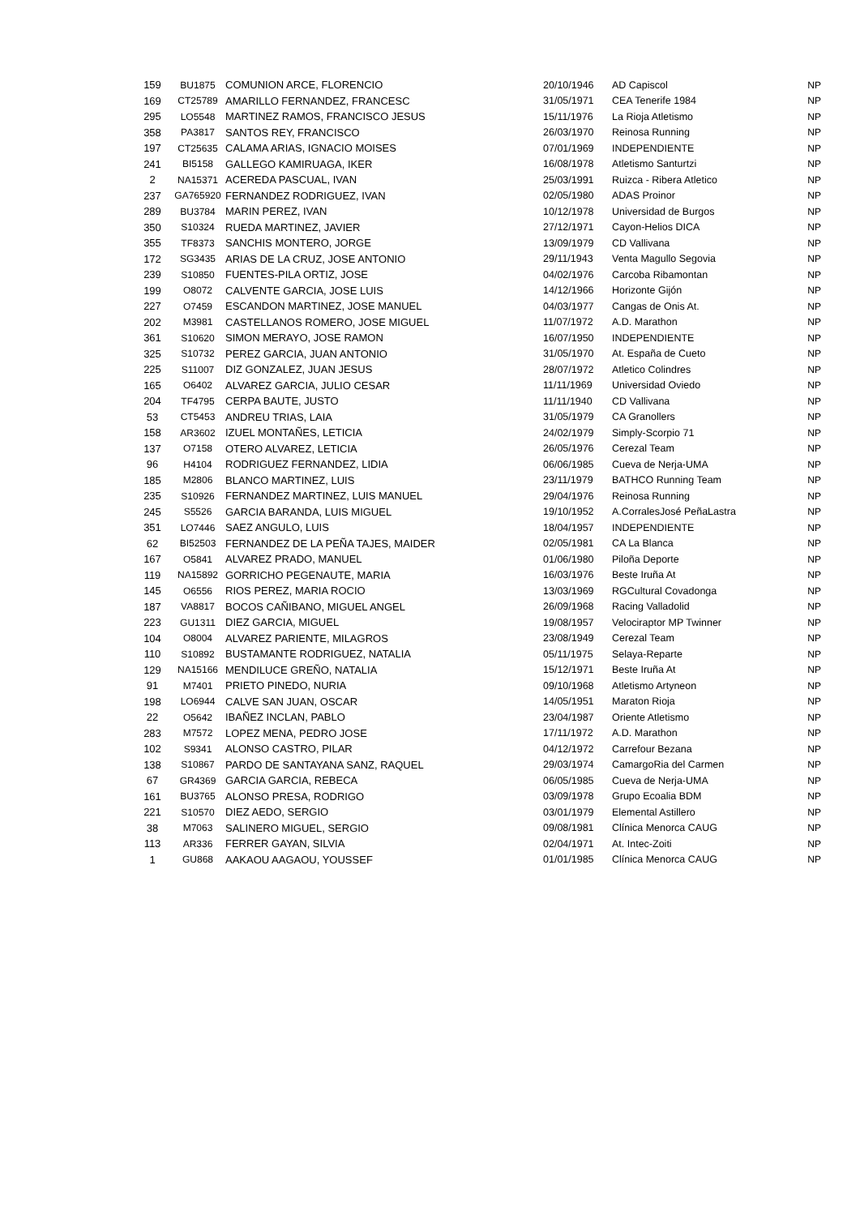| 159 | BU1875 | COMUNION ARCE, FLORENCIO | 20/10/1946 | AD Capiscol | NP |
| 169 | CT25789 | AMARILLO FERNANDEZ, FRANCESC | 31/05/1971 | CEA Tenerife 1984 | NP |
| 295 | LO5548 | MARTINEZ RAMOS, FRANCISCO JESUS | 15/11/1976 | La Rioja Atletismo | NP |
| 358 | PA3817 | SANTOS REY, FRANCISCO | 26/03/1970 | Reinosa Running | NP |
| 197 | CT25635 | CALAMA ARIAS, IGNACIO MOISES | 07/01/1969 | INDEPENDIENTE | NP |
| 241 | BI5158 | GALLEGO KAMIRUAGA, IKER | 16/08/1978 | Atletismo Santurtzi | NP |
| 2 | NA15371 | ACEREDA PASCUAL, IVAN | 25/03/1991 | Ruizca - Ribera Atletico | NP |
| 237 | GA765920 | FERNANDEZ RODRIGUEZ, IVAN | 02/05/1980 | ADAS Proinor | NP |
| 289 | BU3784 | MARIN PEREZ, IVAN | 10/12/1978 | Universidad de Burgos | NP |
| 350 | S10324 | RUEDA MARTINEZ, JAVIER | 27/12/1971 | Cayon-Helios DICA | NP |
| 355 | TF8373 | SANCHIS MONTERO, JORGE | 13/09/1979 | CD Vallivana | NP |
| 172 | SG3435 | ARIAS DE LA CRUZ, JOSE ANTONIO | 29/11/1943 | Venta Magullo Segovia | NP |
| 239 | S10850 | FUENTES-PILA ORTIZ, JOSE | 04/02/1976 | Carcoba Ribamontan | NP |
| 199 | O8072 | CALVENTE GARCIA, JOSE LUIS | 14/12/1966 | Horizonte Gijón | NP |
| 227 | O7459 | ESCANDON MARTINEZ, JOSE MANUEL | 04/03/1977 | Cangas de Onis At. | NP |
| 202 | M3981 | CASTELLANOS ROMERO, JOSE MIGUEL | 11/07/1972 | A.D. Marathon | NP |
| 361 | S10620 | SIMON MERAYO, JOSE RAMON | 16/07/1950 | INDEPENDIENTE | NP |
| 325 | S10732 | PEREZ GARCIA, JUAN ANTONIO | 31/05/1970 | At. España de Cueto | NP |
| 225 | S11007 | DIZ GONZALEZ, JUAN JESUS | 28/07/1972 | Atletico Colindres | NP |
| 165 | O6402 | ALVAREZ GARCIA, JULIO CESAR | 11/11/1969 | Universidad Oviedo | NP |
| 204 | TF4795 | CERPA BAUTE, JUSTO | 11/11/1940 | CD Vallivana | NP |
| 53 | CT5453 | ANDREU TRIAS, LAIA | 31/05/1979 | CA Granollers | NP |
| 158 | AR3602 | IZUEL MONTAÑES, LETICIA | 24/02/1979 | Simply-Scorpio 71 | NP |
| 137 | O7158 | OTERO ALVAREZ, LETICIA | 26/05/1976 | Cerezal Team | NP |
| 96 | H4104 | RODRIGUEZ FERNANDEZ, LIDIA | 06/06/1985 | Cueva de Nerja-UMA | NP |
| 185 | M2806 | BLANCO MARTINEZ, LUIS | 23/11/1979 | BATHCO Running Team | NP |
| 235 | S10926 | FERNANDEZ MARTINEZ, LUIS MANUEL | 29/04/1976 | Reinosa Running | NP |
| 245 | S5526 | GARCIA BARANDA, LUIS MIGUEL | 19/10/1952 | A.CorralesJosé PeñaLastra | NP |
| 351 | LO7446 | SAEZ ANGULO, LUIS | 18/04/1957 | INDEPENDIENTE | NP |
| 62 | BI52503 | FERNANDEZ DE LA PEÑA TAJES, MAIDER | 02/05/1981 | CA La Blanca | NP |
| 167 | O5841 | ALVAREZ PRADO, MANUEL | 01/06/1980 | Piloña Deporte | NP |
| 119 | NA15892 | GORRICHO PEGENAUTE, MARIA | 16/03/1976 | Beste Iruña At | NP |
| 145 | O6556 | RIOS PEREZ, MARIA ROCIO | 13/03/1969 | RGCultural Covadonga | NP |
| 187 | VA8817 | BOCOS CAÑIBANO, MIGUEL ANGEL | 26/09/1968 | Racing Valladolid | NP |
| 223 | GU1311 | DIEZ GARCIA, MIGUEL | 19/08/1957 | Velociraptor MP Twinner | NP |
| 104 | O8004 | ALVAREZ PARIENTE, MILAGROS | 23/08/1949 | Cerezal Team | NP |
| 110 | S10892 | BUSTAMANTE RODRIGUEZ, NATALIA | 05/11/1975 | Selaya-Reparte | NP |
| 129 | NA15166 | MENDILUCE GREÑO, NATALIA | 15/12/1971 | Beste Iruña At | NP |
| 91 | M7401 | PRIETO PINEDO, NURIA | 09/10/1968 | Atletismo Artyneon | NP |
| 198 | LO6944 | CALVE SAN JUAN, OSCAR | 14/05/1951 | Maraton Rioja | NP |
| 22 | O5642 | IBAÑEZ INCLAN, PABLO | 23/04/1987 | Oriente Atletismo | NP |
| 283 | M7572 | LOPEZ MENA, PEDRO JOSE | 17/11/1972 | A.D. Marathon | NP |
| 102 | S9341 | ALONSO CASTRO, PILAR | 04/12/1972 | Carrefour Bezana | NP |
| 138 | S10867 | PARDO DE SANTAYANA SANZ, RAQUEL | 29/03/1974 | CamargoRia del Carmen | NP |
| 67 | GR4369 | GARCIA GARCIA, REBECA | 06/05/1985 | Cueva de Nerja-UMA | NP |
| 161 | BU3765 | ALONSO PRESA, RODRIGO | 03/09/1978 | Grupo Ecoalia BDM | NP |
| 221 | S10570 | DIEZ AEDO, SERGIO | 03/01/1979 | Elemental Astillero | NP |
| 38 | M7063 | SALINERO MIGUEL, SERGIO | 09/08/1981 | Clínica Menorca CAUG | NP |
| 113 | AR336 | FERRER GAYAN, SILVIA | 02/04/1971 | At. Intec-Zoiti | NP |
| 1 | GU868 | AAKAOU AAGAOU, YOUSSEF | 01/01/1985 | Clínica Menorca CAUG | NP |